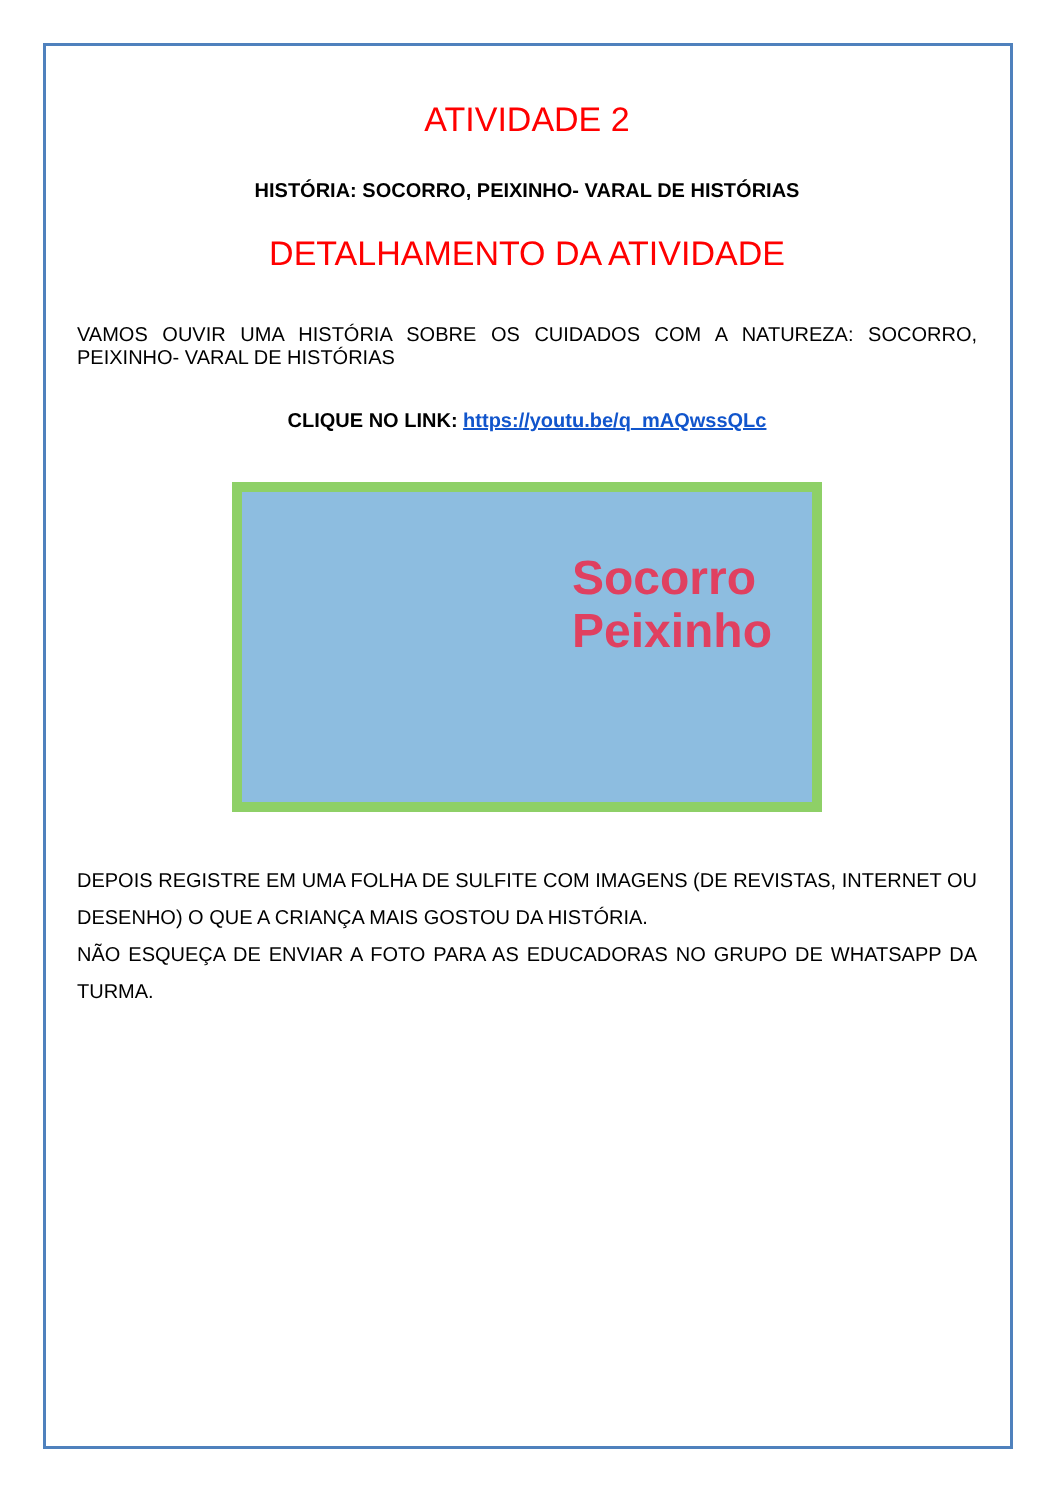ATIVIDADE 2
HISTÓRIA: SOCORRO, PEIXINHO- VARAL DE HISTÓRIAS
DETALHAMENTO DA ATIVIDADE
VAMOS OUVIR UMA HISTÓRIA SOBRE OS CUIDADOS COM A NATUREZA: SOCORRO, PEIXINHO- VARAL DE HISTÓRIAS
CLIQUE NO LINK: https://youtu.be/q_mAQwssQLc
Socorro
Peixinho
DEPOIS REGISTRE EM UMA FOLHA DE SULFITE COM IMAGENS (DE REVISTAS, INTERNET OU DESENHO) O QUE A CRIANÇA MAIS GOSTOU DA HISTÓRIA.
NÃO ESQUEÇA DE ENVIAR A FOTO PARA AS EDUCADORAS NO GRUPO DE WHATSAPP DA TURMA.